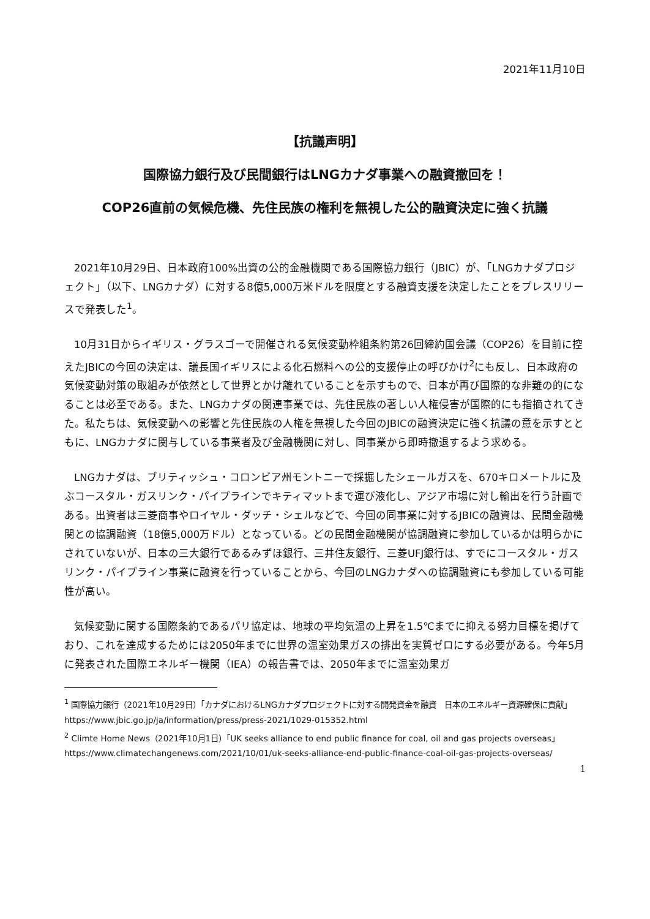2021年11月10日
【抗議声明】
国際協力銀行及び民間銀行はLNGカナダ事業への融資撤回を！
COP26直前の気候危機、先住民族の権利を無視した公的融資決定に強く抗議
2021年10月29日、日本政府100%出資の公的金融機関である国際協力銀行（JBIC）が、「LNGカナダプロジェクト」（以下、LNGカナダ）に対する8億5,000万米ドルを限度とする融資支援を決定したことをプレスリリースで発表した<sup>1</sup>。
10月31日からイギリス・グラスゴーで開催される気候変動枠組条約第26回締約国会議（COP26）を目前に控えたJBICの今回の決定は、議長国イギリスによる化石燃料への公的支援停止の呼びかけ<sup>2</sup>にも反し、日本政府の気候変動対策の取組みが依然として世界とかけ離れていることを示すもので、日本が再び国際的な非難の的になることは必至である。また、LNGカナダの関連事業では、先住民族の著しい人権侵害が国際的にも指摘されてきた。私たちは、気候変動への影響と先住民族の人権を無視した今回のJBICの融資決定に強く抗議の意を示すとともに、LNGカナダに関与している事業者及び金融機関に対し、同事業から即時撤退するよう求める。
LNGカナダは、ブリティッシュ・コロンビア州モントニーで採掘したシェールガスを、670キロメートルに及ぶコースタル・ガスリンク・パイプラインでキティマットまで運び液化し、アジア市場に対し輸出を行う計画である。出資者は三菱商事やロイヤル・ダッチ・シェルなどで、今回の同事業に対するJBICの融資は、民間金融機関との協調融資（18億5,000万ドル）となっている。どの民間金融機関が協調融資に参加しているかは明らかにされていないが、日本の三大銀行であるみずほ銀行、三井住友銀行、三菱UFJ銀行は、すでにコースタル・ガスリンク・パイプライン事業に融資を行っていることから、今回のLNGカナダへの協調融資にも参加している可能性が高い。
気候変動に関する国際条約であるパリ協定は、地球の平均気温の上昇を1.5℃までに抑える努力目標を掲げており、これを達成するためには2050年までに世界の温室効果ガスの排出を実質ゼロにする必要がある。今年5月に発表された国際エネルギー機関（IEA）の報告書では、2050年までに温室効果ガ
<sup>1</sup> 国際協力銀行（2021年10月29日）「カナダにおけるLNGカナダプロジェクトに対する開発資金を融資　日本のエネルギー資源確保に貢献」https://www.jbic.go.jp/ja/information/press/press-2021/1029-015352.html
<sup>2</sup> Climte Home News（2021年10月1日）「UK seeks alliance to end public finance for coal, oil and gas projects overseas」 https://www.climatechangenews.com/2021/10/01/uk-seeks-alliance-end-public-finance-coal-oil-gas-projects-overseas/
1